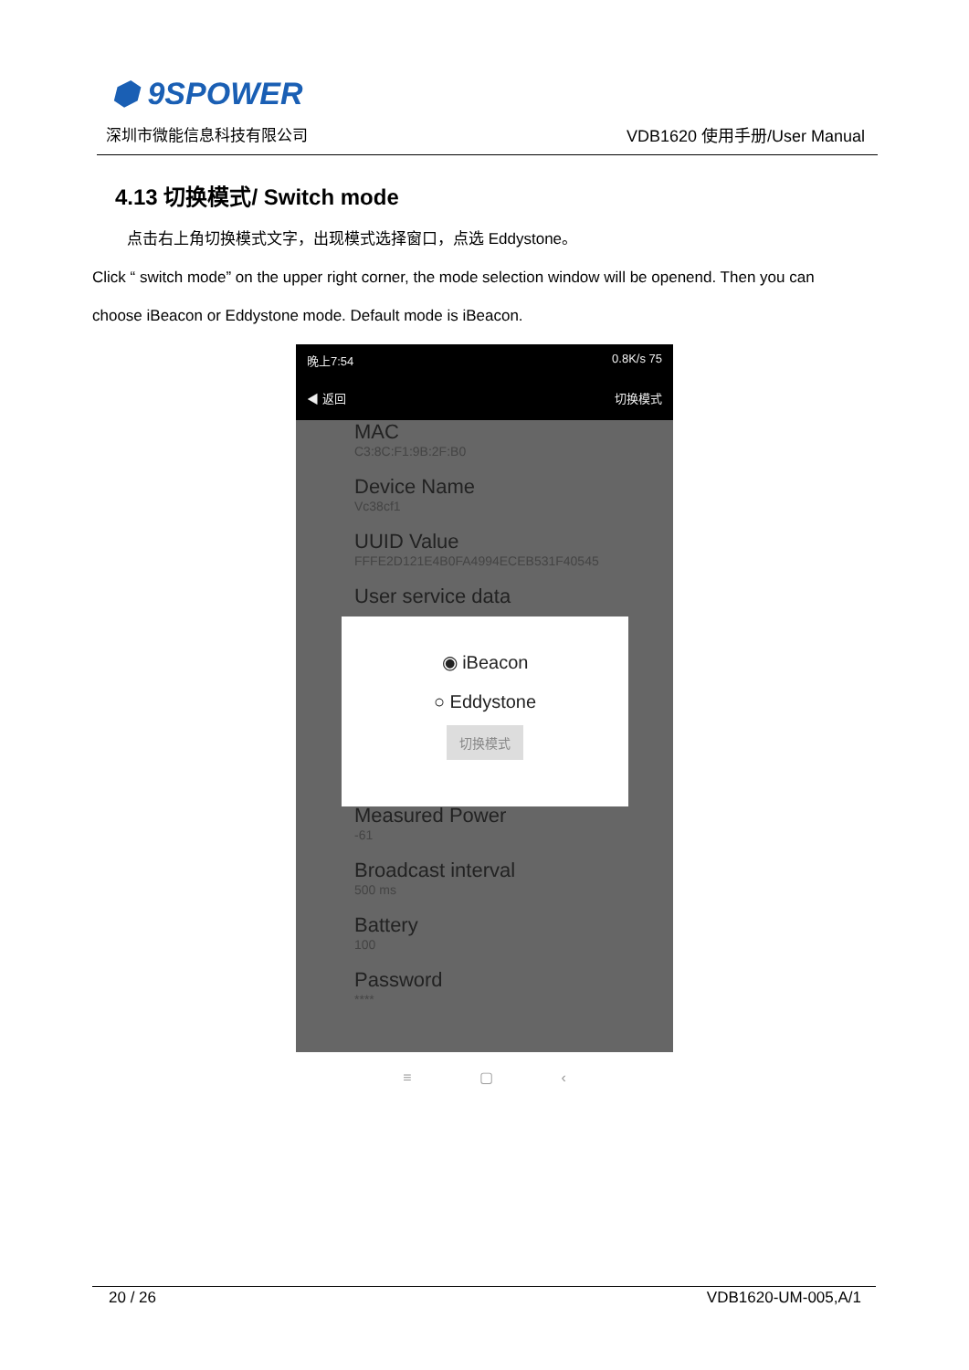⬢ 9SPOWER
深圳市微能信息科技有限公司 VDB1620 使用手册/User Manual
4.13 切换模式/ Switch mode
点击右上角切换模式文字，出现模式选择窗口，点选 Eddystone。
Click “ switch mode” on the upper right corner, the mode selection window will be openend. Then you can choose iBeacon or Eddystone mode. Default mode is iBeacon.
晚上7:54 0.8K/s 75
◀ 返回 切换模式
MAC
C3:8C:F1:9B:2F:B0
Device Name
Vc38cf1
UUID Value
FFFE2D121E4B0FA4994ECEB531F40545
User service data
Measured Power
-61
Broadcast interval
500 ms
Battery
100
Password
****
◉ iBeacon
○ Eddystone
切换模式
≡ ▢ ‹
20 / 26 VDB1620-UM-005,A/1